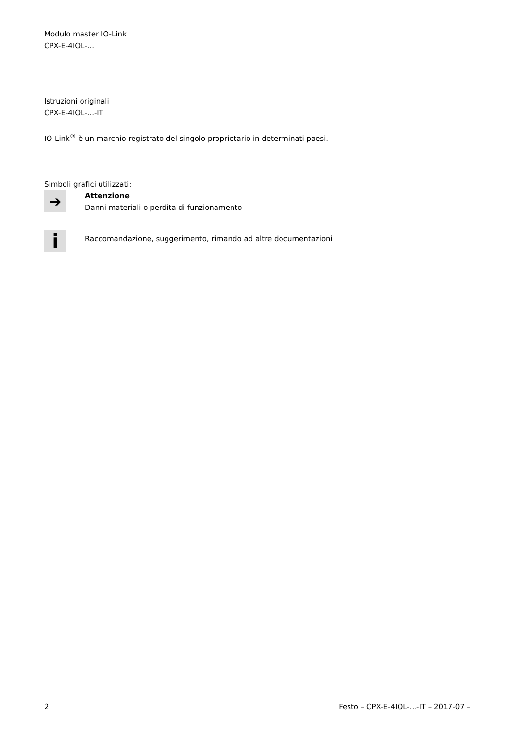Modulo master IO-Link
CPX-E-4IOL-...
Istruzioni originali
CPX-E-4IOL-...-IT
IO-Link<sup>®</sup> è un marchio registrato del singolo proprietario in determinati paesi.
Simboli grafici utilizzati:
➔
Attenzione
Danni materiali o perdita di funzionamento
i
Raccomandazione, suggerimento, rimando ad altre documentazioni
2 Festo – CPX-E-4IOL-...-IT – 2017-07 –